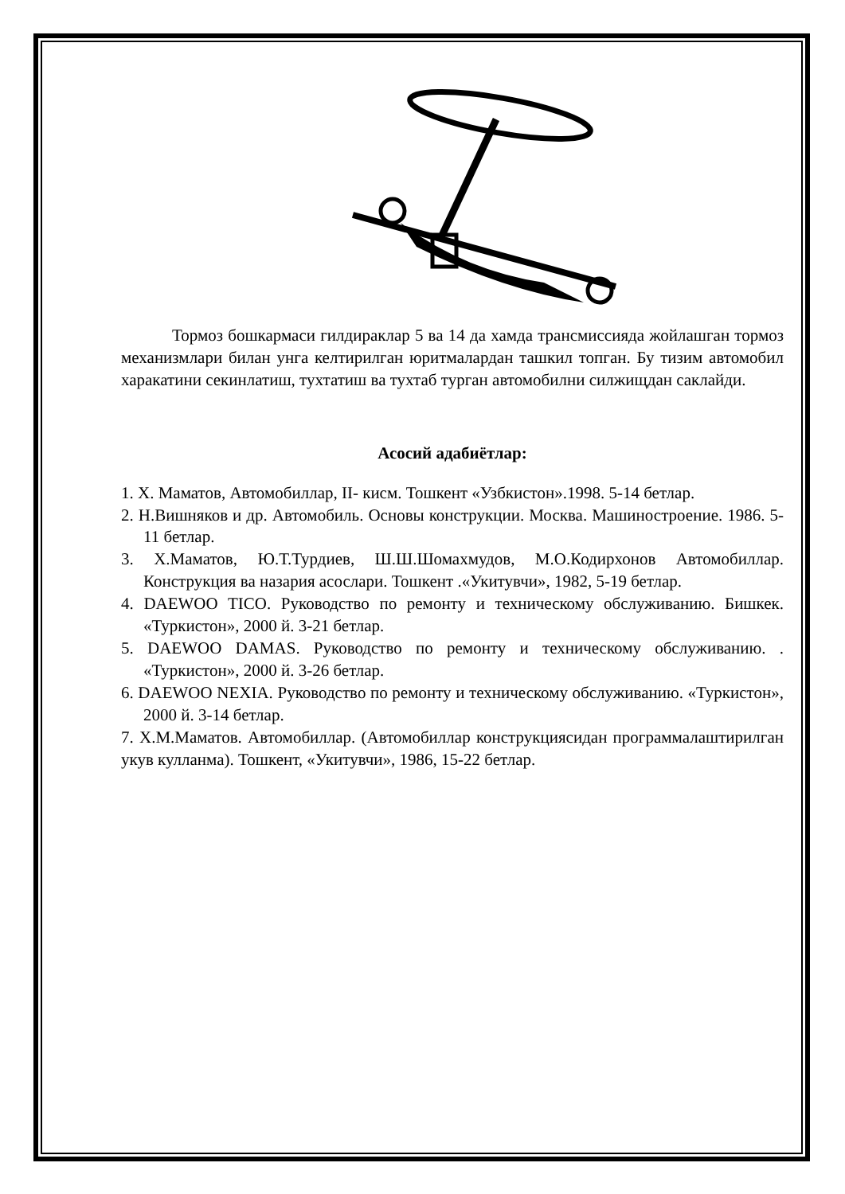Тормоз бошкармаси гилдираклар 5 ва 14 да хамда трансмиссияда жойлашган тормоз механизмлари билан унга келтирилган юритмалардан ташкил топган. Бу тизим автомобил харакатини секинлатиш, тухтатиш ва тухтаб турган автомобилни силжищдан саклайди.
Асосий адабиётлар:
1. Х. Маматов, Автомобиллар, II- кисм. Тошкент «Узбкистон».1998. 5-14 бетлар.
2. Н.Вишняков и др. Автомобиль. Основы конструкции. Москва. Машиностроение. 1986. 5-11 бетлар.
3. Х.Маматов, Ю.Т.Турдиев, Ш.Ш.Шомахмудов, М.О.Кодирхонов Автомобиллар. Конструкция ва назария асослари. Тошкент .«Укитувчи», 1982, 5-19 бетлар.
4. DAEWOO TICO. Руководство по ремонту и техническому обслуживанию. Бишкек. «Туркистон», 2000 й. 3-21 бетлар.
5. DAEWOO DAMAS. Руководство по ремонту и техническому обслуживанию. . «Туркистон», 2000 й. 3-26 бетлар.
6. DAEWOO NEXIA. Руководство по ремонту и техническому обслуживанию. «Туркистон», 2000 й. 3-14 бетлар.
7. Х.М.Маматов. Автомобиллар. (Автомобиллар конструкциясидан программалаштирилган укув кулланма). Тошкент, «Укитувчи», 1986, 15-22 бетлар.